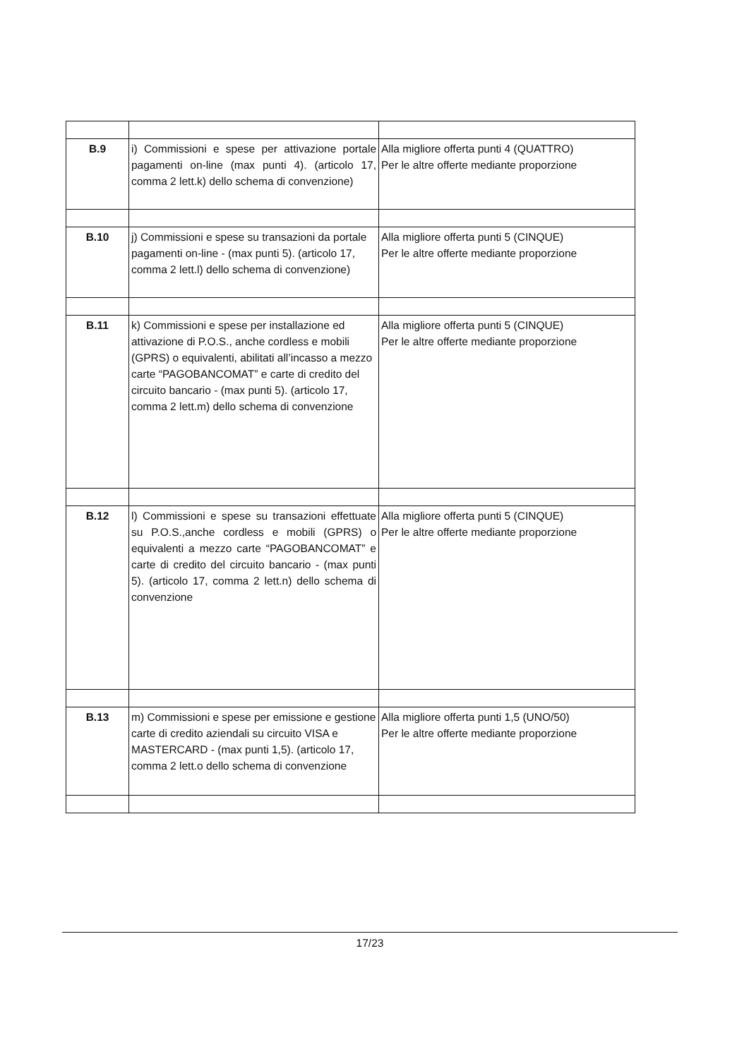| B.9 | i) Commissioni e spese per attivazione portale pagamenti on-line (max punti 4). (articolo 17, comma 2 lett.k) dello schema di convenzione) | Alla migliore offerta punti 4 (QUATTRO) Per le altre offerte mediante proporzione |
| B.10 | j) Commissioni e spese su transazioni da portale pagamenti on-line - (max punti 5). (articolo 17, comma 2 lett.l) dello schema di convenzione) | Alla migliore offerta punti 5 (CINQUE) Per le altre offerte mediante proporzione |
| B.11 | k) Commissioni e spese per installazione ed attivazione di P.O.S., anche cordless e mobili (GPRS) o equivalenti, abilitati all’incasso a mezzo carte “PAGOBANCOMAT” e carte di credito del circuito bancario - (max punti 5). (articolo 17, comma 2 lett.m) dello schema di convenzione | Alla migliore offerta punti 5 (CINQUE) Per le altre offerte mediante proporzione |
| B.12 | l) Commissioni e spese su transazioni effettuate su P.O.S.,anche cordless e mobili (GPRS) o equivalenti a mezzo carte “PAGOBANCOMAT” e carte di credito del circuito bancario - (max punti 5). (articolo 17, comma 2 lett.n) dello schema di convenzione | Alla migliore offerta punti 5 (CINQUE) Per le altre offerte mediante proporzione |
| B.13 | m) Commissioni e spese per emissione e gestione carte di credito aziendali su circuito VISA e MASTERCARD - (max punti 1,5). (articolo 17, comma 2 lett.o dello schema di convenzione | Alla migliore offerta punti 1,5 (UNO/50) Per le altre offerte mediante proporzione |
17/23